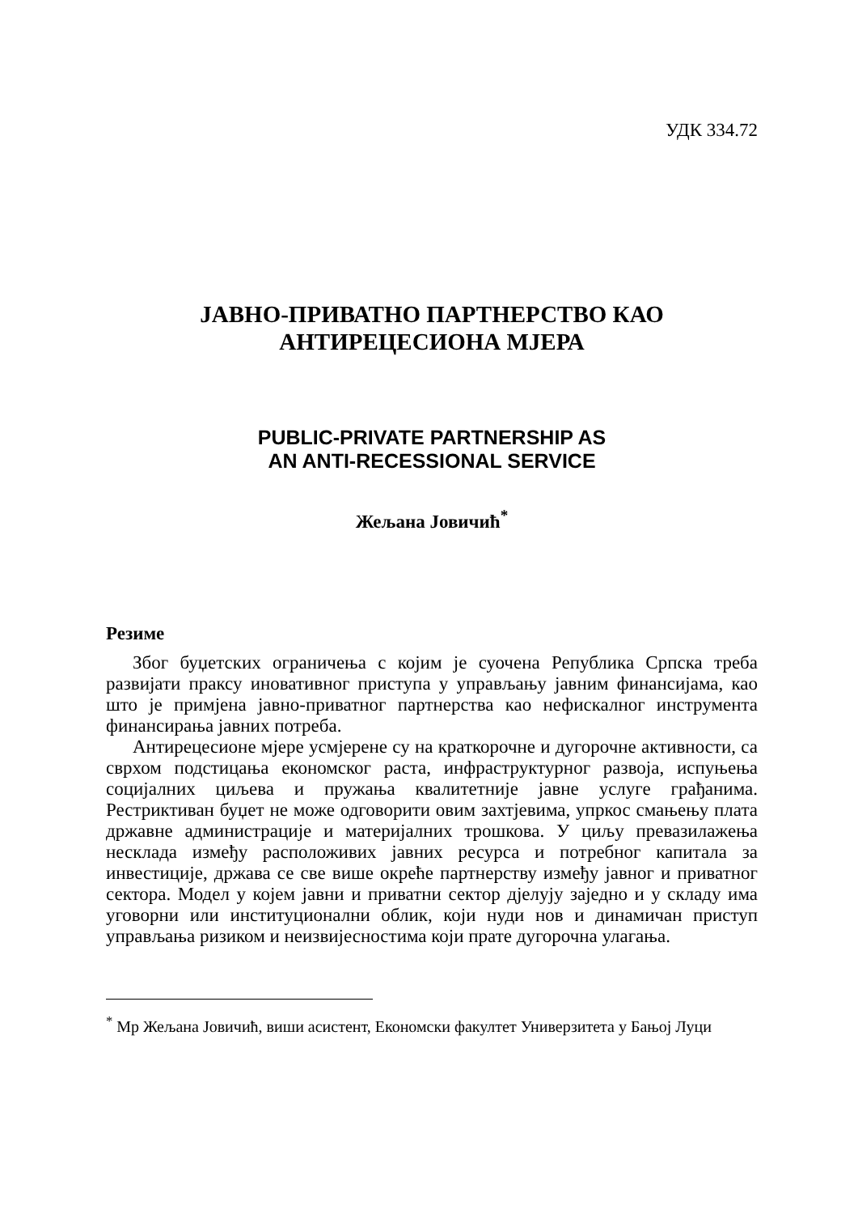УДК 334.72
ЈАВНО-ПРИВАТНО ПАРТНЕРСТВО КАО
АНТИРЕЦЕСИОНА МЈЕРА
PUBLIC-PRIVATE PARTNERSHIP AS
AN ANTI-RECESSIONAL SERVICE
Жељана Јовичић<sup>*</sup>
Резиме
Због буџетских ограничења с којим је суочена Република Српска треба развијати праксу иновативног приступа у управљању јавним финансијама, као што је примјена јавно-приватног партнерства као нефискалног инструмента финансирања јавних потреба.
Антирецесионе мјере усмјерене су на краткорочне и дугорочне активности, са сврхом подстицања економског раста, инфраструктурног развоја, испуњења социјалних циљева и пружања квалитетније јавне услуге грађанима. Рестриктиван буџет не може одговорити овим захтјевима, упркос смањењу плата државне администрације и материјалних трошкова. У циљу превазилажења несклада између расположивих јавних ресурса и потребног капитала за инвестиције, држава се све више окреће партнерству између јавног и приватног сектора. Модел у којем јавни и приватни сектор дјелују заједно и у складу има уговорни или институционални облик, који нуди нов и динамичан приступ управљања ризиком и неизвијесностима који прате дугорочна улагања.
<sup>*</sup> Мр Жељана Јовичић, виши асистент, Економски факултет Универзитета у Бањој Луци